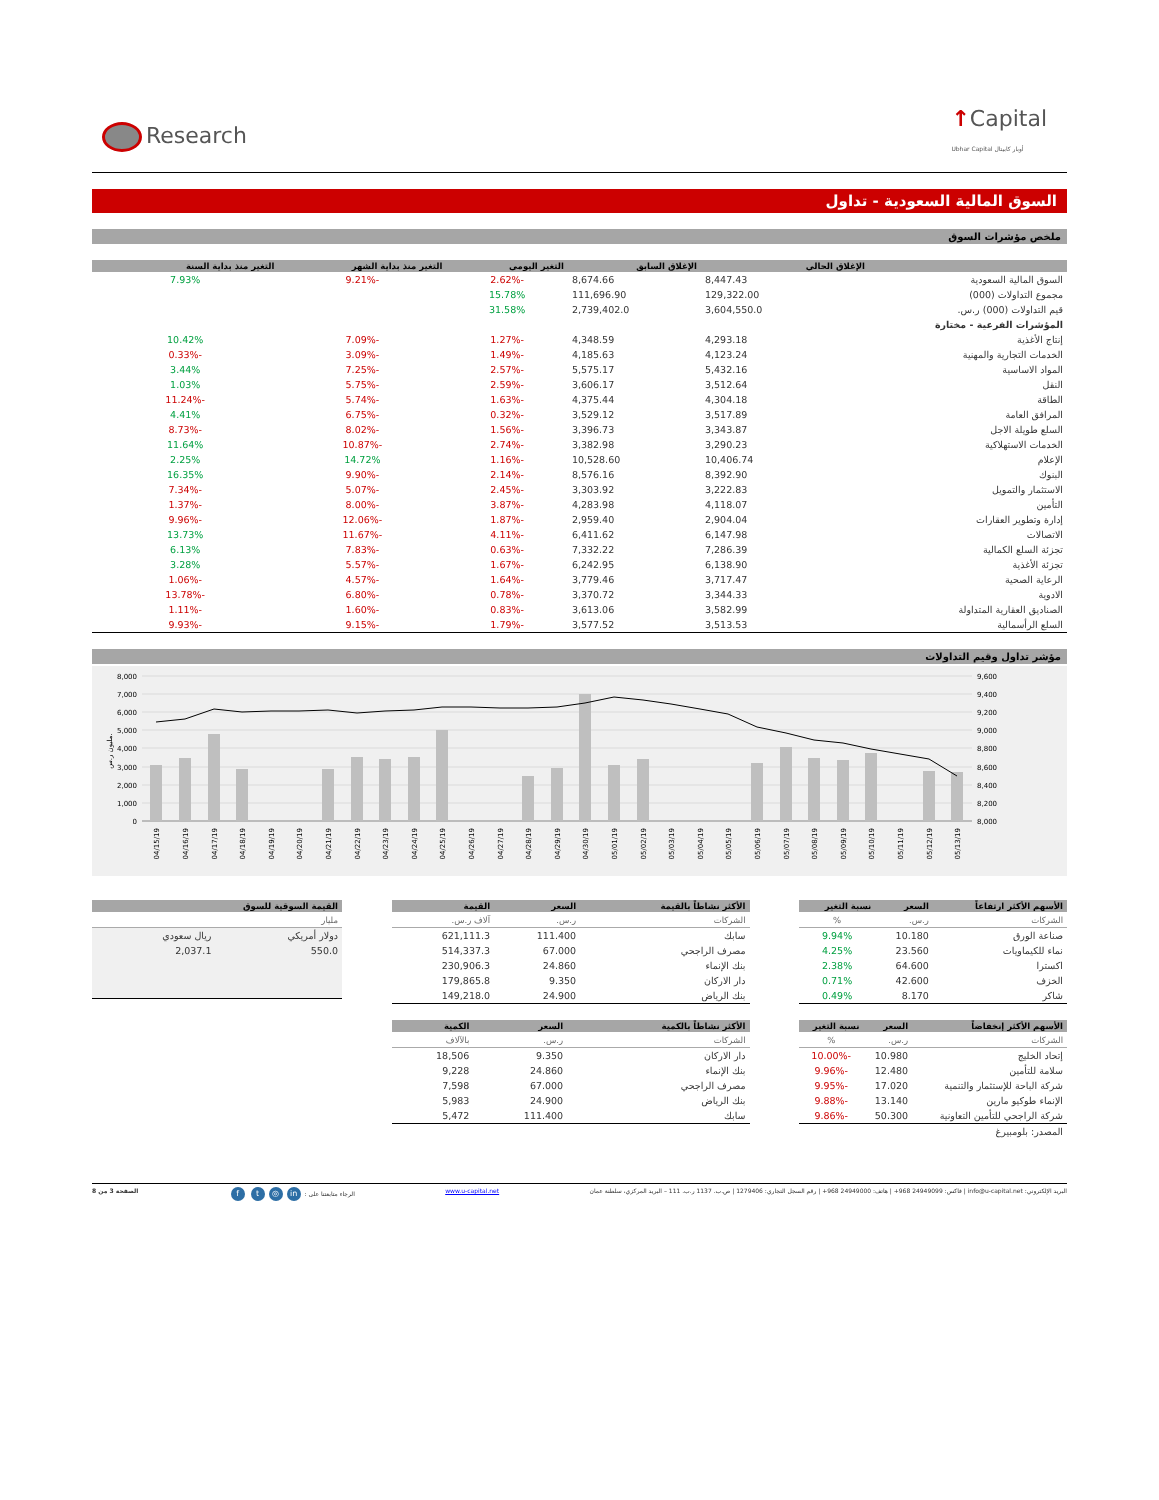Research
↑Capital
Ubhar Capital أوبار كابيتال
السوق المالية السعودية - تداول
ملخص مؤشرات السوق
| | الإغلاق الحالي | الإغلاق السابق | التغير اليومي | التغير منذ بداية الشهر | التغير منذ بداية السنة |
| --- | --- | --- | --- | --- | --- |
| السوق المالية السعودية | 8,447.43 | 8,674.66 | -2.62% | -9.21% | 7.93% |
| مجموع التداولات (000) | 129,322.00 | 111,696.90 | 15.78% | | |
| قيم التداولات (000) ر.س. | 3,604,550.0 | 2,739,402.0 | 31.58% | | |
| المؤشرات الفرعية - مختارة | | | | | |
| إنتاج الأغذية | 4,293.18 | 4,348.59 | -1.27% | -7.09% | 10.42% |
| الخدمات التجارية والمهنية | 4,123.24 | 4,185.63 | -1.49% | -3.09% | -0.33% |
| المواد الاساسية | 5,432.16 | 5,575.17 | -2.57% | -7.25% | 3.44% |
| النقل | 3,512.64 | 3,606.17 | -2.59% | -5.75% | 1.03% |
| الطاقة | 4,304.18 | 4,375.44 | -1.63% | -5.74% | -11.24% |
| المرافق العامة | 3,517.89 | 3,529.12 | -0.32% | -6.75% | 4.41% |
| السلع طويلة الاجل | 3,343.87 | 3,396.73 | -1.56% | -8.02% | -8.73% |
| الخدمات الاستهلاكية | 3,290.23 | 3,382.98 | -2.74% | -10.87% | 11.64% |
| الإعلام | 10,406.74 | 10,528.60 | -1.16% | 14.72% | 2.25% |
| البنوك | 8,392.90 | 8,576.16 | -2.14% | -9.90% | 16.35% |
| الاستثمار والتمويل | 3,222.83 | 3,303.92 | -2.45% | -5.07% | -7.34% |
| التأمين | 4,118.07 | 4,283.98 | -3.87% | -8.00% | -1.37% |
| إدارة وتطوير العقارات | 2,904.04 | 2,959.40 | -1.87% | -12.06% | -9.96% |
| الاتصالات | 6,147.98 | 6,411.62 | -4.11% | -11.67% | 13.73% |
| تجزئة السلع الكمالية | 7,286.39 | 7,332.22 | -0.63% | -7.83% | 6.13% |
| تجزئة الأغذية | 6,138.90 | 6,242.95 | -1.67% | -5.57% | 3.28% |
| الرعاية الصحية | 3,717.47 | 3,779.46 | -1.64% | -4.57% | -1.06% |
| الادوية | 3,344.33 | 3,370.72 | -0.78% | -6.80% | -13.78% |
| الصناديق العقارية المتداولة | 3,582.99 | 3,613.06 | -0.83% | -1.60% | -1.11% |
| السلع الرأسمالية | 3,513.53 | 3,577.52 | -1.79% | -9.15% | -9.93% |
مؤشر تداول وقيم التداولات
8,000
7,000
6,000
5,000
4,000
3,000
2,000
1,000
0
9,600
9,400
9,200
9,000
8,800
8,600
8,400
8,200
8,000
مليون ر.س.
04/15/19
04/16/19
04/17/19
04/18/19
04/19/19
04/20/19
04/21/19
04/22/19
04/23/19
04/24/19
04/25/19
04/26/19
04/27/19
04/28/19
04/29/19
04/30/19
05/01/19
05/02/19
05/03/19
05/04/19
05/05/19
05/06/19
05/07/19
05/08/19
05/09/19
05/10/19
05/11/19
05/12/19
05/13/19
| الأسهم الأكثر ارتفاعاً | السعر | نسبة التغير |
| --- | --- | --- |
| الشركات | ر.س. | % |
| صناعة الورق | 10.180 | 9.94% |
| نماء للكيماويات | 23.560 | 4.25% |
| اكسترا | 64.600 | 2.38% |
| الخزف | 42.600 | 0.71% |
| شاكر | 8.170 | 0.49% |
| الأسهم الأكثر إنخفاضاً | السعر | نسبة التغير |
| --- | --- | --- |
| الشركات | ر.س. | % |
| إتحاد الخليج | 10.980 | -10.00% |
| سلامة للتأمين | 12.480 | -9.96% |
| شركة الباحة للإستثمار والتنمية | 17.020 | -9.95% |
| الإنماء طوكيو مارين | 13.140 | -9.88% |
| شركة الراجحي للتأمين التعاونية | 50.300 | -9.86% |
| المصدر: بلومبيرغ | | |
| الأكثر نشاطاً بالقيمة | السعر | القيمة |
| --- | --- | --- |
| الشركات | ر.س. | آلاف ر.س. |
| سابك | 111.400 | 621,111.3 |
| مصرف الراجحي | 67.000 | 514,337.3 |
| بنك الإنماء | 24.860 | 230,906.3 |
| دار الاركان | 9.350 | 179,865.8 |
| بنك الرياض | 24.900 | 149,218.0 |
| الأكثر نشاطاً بالكمية | السعر | الكمية |
| --- | --- | --- |
| الشركات | ر.س. | بالآلاف |
| دار الاركان | 9.350 | 18,506 |
| بنك الإنماء | 24.860 | 9,228 |
| مصرف الراجحي | 67.000 | 7,598 |
| بنك الرياض | 24.900 | 5,983 |
| سابك | 111.400 | 5,472 |
| القيمة السوقية للسوق | |
| --- | --- |
| مليار | |
| دولار أمريكي | ريال سعودي |
| 550.0 | 2,037.1 |
البريد الإلكتروني: info@u-capital.net | فاكس: 24949099 968+ | هاتف: 24949000 968+ | رقم السجل التجاري: 1279406 | ص.ب. 1137 ر.ب. 111 – البريد المركزي، سلطنة عمان
www.u-capital.net الرجاء متابعتنا على : in ◎ t f
الصفحة 3 من 8